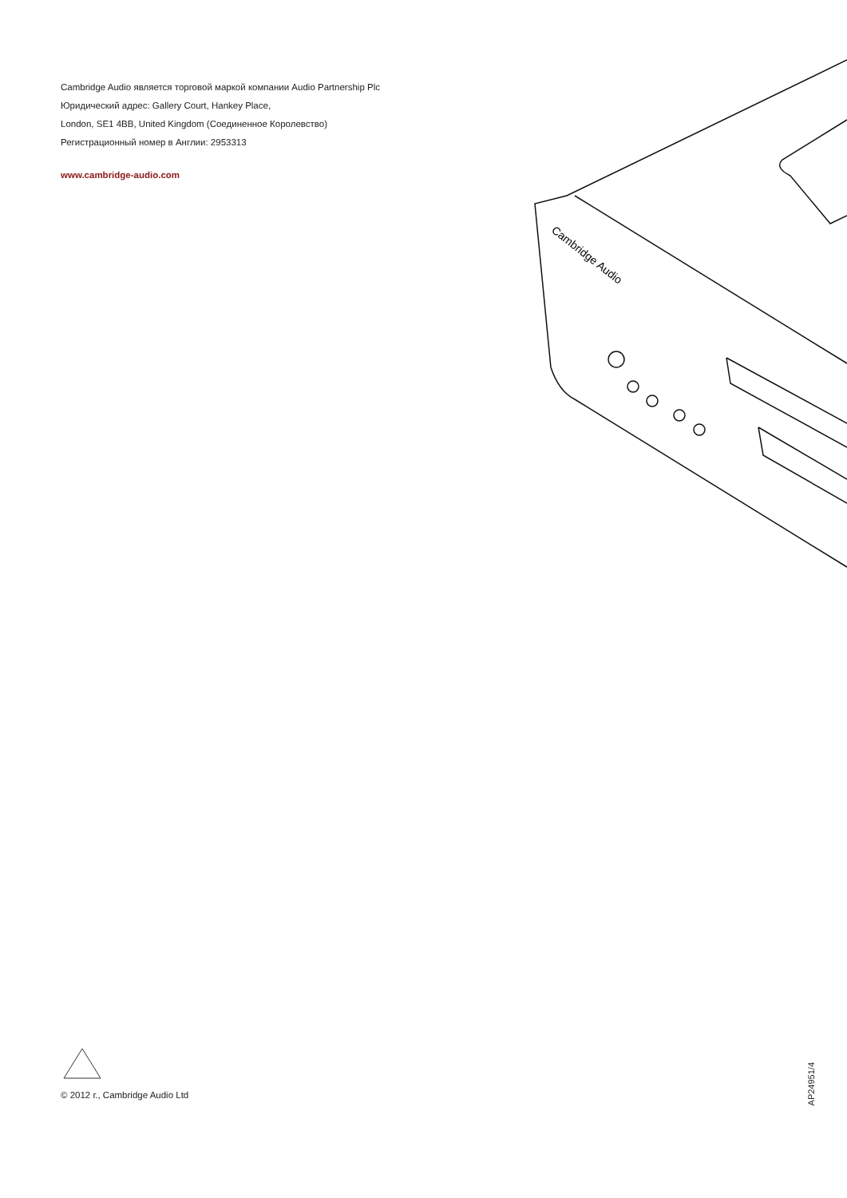Cambridge Audio является торговой маркой компании Audio Partnership Plc
Юридический адрес: Gallery Court, Hankey Place,
London, SE1 4BB, United Kingdom (Соединенное Королевство)
Регистрационный номер в Англии: 2953313
www.cambridge-audio.com
Cambridge Audio
© 2012 г., Cambridge Audio Ltd
AP24951/4